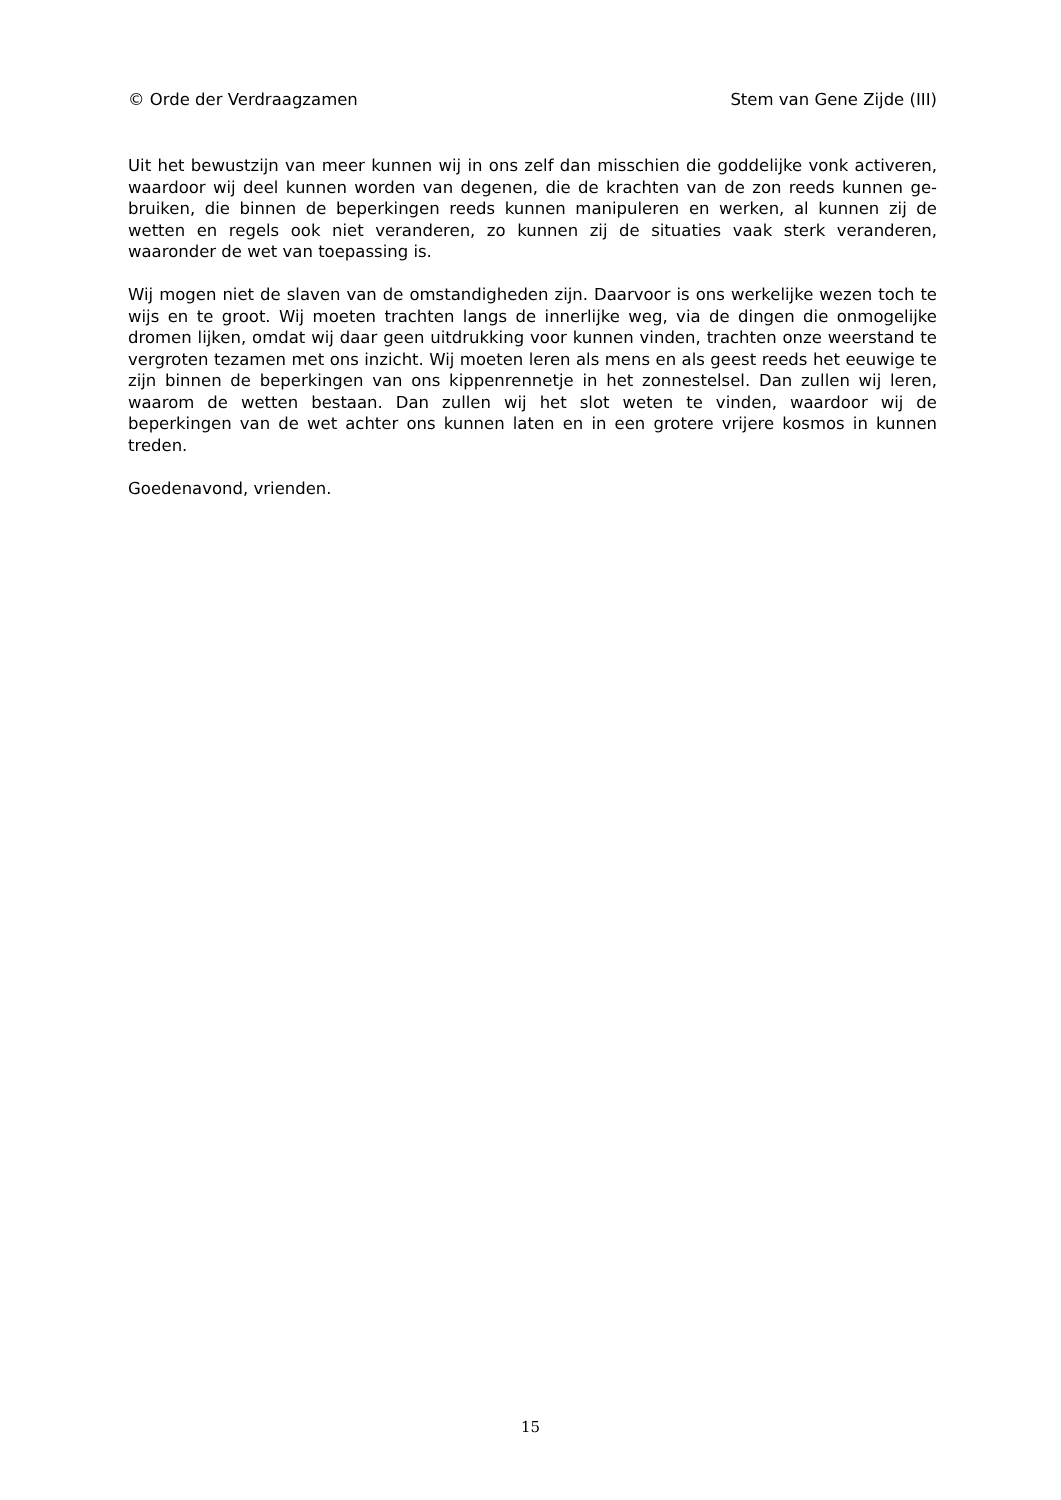© Orde der Verdraagzamen Stem van Gene Zijde (III)
Uit het bewustzijn van meer kunnen wij in ons zelf dan misschien die goddelijke vonk activeren, waardoor wij deel kunnen worden van degenen, die de krachten van de zon reeds kunnen ge-bruiken, die binnen de beperkingen reeds kunnen manipuleren en werken, al kunnen zij de wetten en regels ook niet veranderen, zo kunnen zij de situaties vaak sterk veranderen, waaronder de wet van toepassing is.
Wij mogen niet de slaven van de omstandigheden zijn. Daarvoor is ons werkelijke wezen toch te wijs en te groot. Wij moeten trachten langs de innerlijke weg, via de dingen die onmogelijke dromen lijken, omdat wij daar geen uitdrukking voor kunnen vinden, trachten onze weerstand te vergroten tezamen met ons inzicht. Wij moeten leren als mens en als geest reeds het eeuwige te zijn binnen de beperkingen van ons kippenrennetje in het zonnestelsel. Dan zullen wij leren, waarom de wetten bestaan. Dan zullen wij het slot weten te vinden, waardoor wij de beperkingen van de wet achter ons kunnen laten en in een grotere vrijere kosmos in kunnen treden.
Goedenavond, vrienden.
15